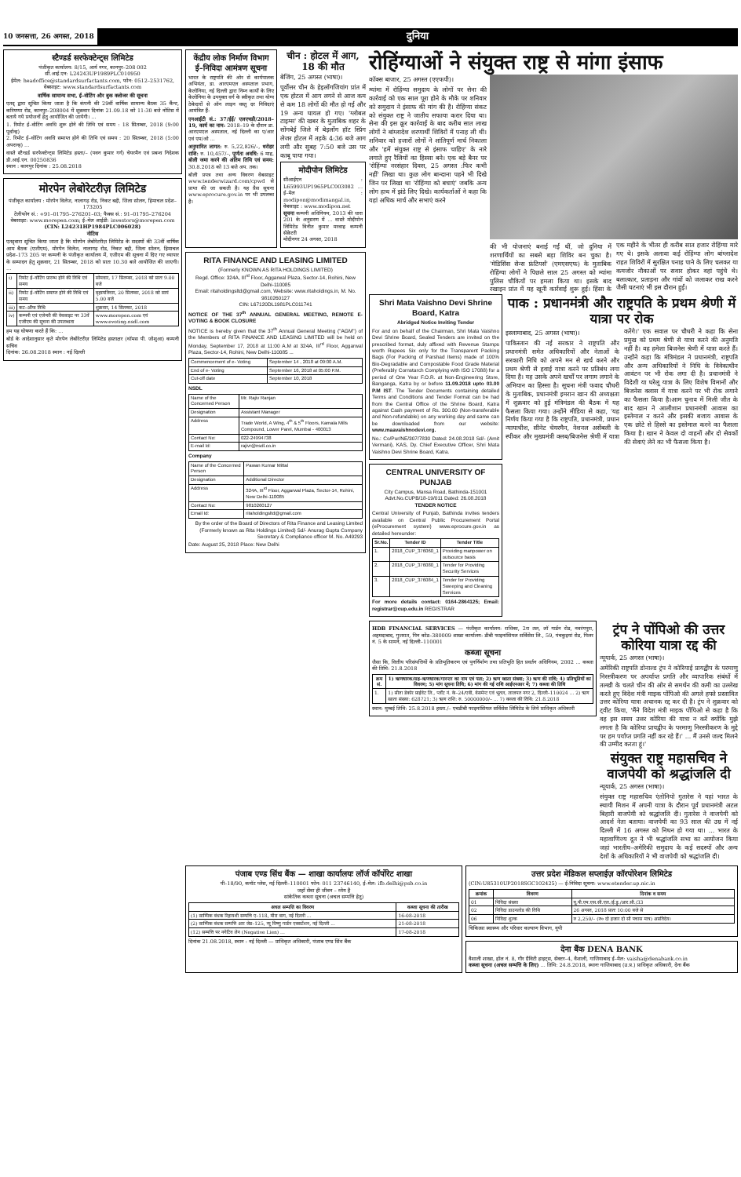10 जनसत्ता, 26 अगस्त, 2018
दुनिया
स्टैण्डर्ड सरफेक्टेन्ट्स लिमिटेड
पंजीकृत कार्यालय: 8/15, आर्य नगर, कानपुर–208 002
सी.आई.एन: L24243UP1989PLC010950
ईमेल: headoffice@standardsurfactants.com, फोन: 0512–2531762, वेबसाइट: www.standardsurfactants.com
वार्षिक सामान्य सभा, ई–वोटिंग और बुक क्लोजर की सूचना
एतद् द्वारा सूचित किया जाता है कि कंपनी की 29वीं वार्षिक सामान्य बैठक 35 कैंन्ट, करियप्पा रोड, कानपुर–208004 में शुक्रवार दिनांक 21.09.18 को 11:30 बजे नोटिस में बताये गये प्रयोजनों हेतु आयोजित की जायेगी। ...
1. रिमोट ई–वोटिंग अवधि शुरू होने की तिथि एवं समय : 18 सितम्बर, 2018 (9:00 पूर्वान्ह)
2. रिमोट ई–वोटिंग अवधि समाप्त होने की तिथि एवं समय : 20 सितम्बर, 2018 (5:00 अपरान्ह) ...
वास्ते स्टैन्डर्ड सरफेक्टेन्ट्स लिमिटेड हस्ता/– (पवन कुमार गर्ग) चेयरमैन एवं प्रबन्ध निदेशक डी.आई.एन. 00250836
स्थान : कानपुर दिनांक : 25.08.2018
मोरपेन लेबोरेटरीज़ लिमिटेड
पंजीकृत कार्यालय : मोरपेन विलेज, नालागढ़ रोड, निकट बद्दी, जिला सोलन, हिमाचल प्रदेश–173205
टेलीफोन सं.: +91–01795–276201–03; फैक्स सं.: 91–01795–276204
वेबसाइट: www.morepen.com; ई–मेल आईडी: investors@morepen.com
(CIN: L24231HP1984PLC006028)
नोटिस
एतद्द्वारा सूचित किया जाता है कि मोरपेन लेबोरेटरीज़ लिमिटेड के सदस्यों की 33वीं वार्षिक आम बैठक (एजीएम), मोरपेन विलेज, नालागढ़ रोड, निकट बद्दी, जिला सोलन, हिमाचल प्रदेश–173 205 पर कम्पनी के पंजीकृत कार्यालय में, एजीएम की सूचना में दिए गए व्यापार के सम्पादन हेतु शुक्रवार, 21 सितम्बर, 2018 को प्रातः 10.30 बजे आयोजित की जाएगी। ...
| i) | रिमोट ई–वोटिंग प्रारम्भ होने की तिथि एवं समय | सोमवार, 17 सितम्बर, 2018 को प्रातः 9.00 बजे |
| ii) | रिमोट ई–वोटिंग समाप्त होने की तिथि एवं समय | बृहस्पतिवार, 20 सितम्बर, 2018 को सायं 5.00 बजे |
| iii) | कट–ऑफ तिथि | शुक्रवार, 14 सितम्बर, 2018 |
| iv) | कम्पनी एवं एजेन्सी की वेबसाइट पर 33वें एजीएम की सूचना की उपलब्धता | www.morepen.com एवं www.evoting.nsdl.com |
हम यह घोषणा करते हैं कि: ...
बोर्ड के आदेशानुसार कृते मोरपेन लेबोरेटरीज़ लिमिटेड हस्ताक्षर (थॉमस पी. जोशुआ) कम्पनी सचिव
दिनांक: 26.08.2018 स्थान : नई दिल्ली
केंद्रीय लोक निर्माण विभाग
ई–निविदा आमंत्रण सूचना
भारत के राष्ट्रपति की ओर से कार्यपालक अभियंता, डा. आरएमएल अस्पताल प्रभाग, केलोनिया, नई दिल्ली द्वारा निम्न कार्यों के लिए केलोनिया के उपयुक्त वर्ग के स्वीकृत तथा योग्य ठेकेदारों से ऑन लाइन वस्तु दर निविदाएं आमंत्रित हैं:
एनआईटी सं.: 37/ईई/ एलएचडी/2018–19, कार्य का नाम: 2018–19 के दौरान डा. आरएमएल अस्पताल, नई दिल्ली का ए/आर एवं एम/ओ ...
अनुमानित लागत: रु. 5,22,826/–, धरोहर राशि: रु. 10,457/–, पूर्णता अवधि: 6 माह, बोली जमा करने की अंतिम तिथि एवं समय: 30.8.2018 को 13 बजे अप. तक।
बोली प्रपत्र तथा अन्य विवरण वेबसाइट www.tenderwizard.com/cpwd से प्राप्त की जा सकती है। यह प्रैस सूचना www.eprocure.gov.in पर भी उपलब्ध है।
चीन : होटल में आग, 18 की मौत
बेजिंग, 25 अगस्त (भाषा)।
पूर्वोत्तर चीन के हेइलोंगजियांग प्रांत में एक होटल में आग लगने से आज कम से कम 18 लोगों की मौत हो गई और 19 अन्य घायल हो गए। 'ग्लोबल टाइम्स' की खबर के मुताबिक शहर के सोंगबेई जिले में बेइलोंग हॉट स्प्रिंग लेजर होटल में तड़के 4:36 बजे आग लगी और सुबह 7:50 बजे उस पर काबू पाया गया।
मोदीपोन लिमिटेड
सीआईएन : L65993UP1965PLC003082 ... ई–मेल : modipon@modimangal.in, वेबसाइट : www.modipon.net
सूचना कम्पनी अधिनियम, 2013 की धारा 201 के अनुसरण में ... वास्ते मोदीपोन लिमिटेड विनीत कुमार मरवाह कम्पनी सेक्रेटरी
मोदीनगर 24 अगस्त, 2018
RITA FINANCE AND LEASING LIMITED
(Formerly KNOWN AS RITA HOLDINGS LIMITED)
Regd. Office: 324A, III<sup>rd</sup> Floor, Aggarwal Plaza, Sector-14, Rohini, New Delhi-110085
Email: ritaholdingsltd@gmail.com, Website: www.ritaholdings.in, M. No. 9810260127
CIN: L67120DL1981PLC011741
NOTICE OF THE 37<sup>th</sup> ANNUAL GENERAL MEETING, REMOTE E-VOTING & BOOK CLOSURE
NOTICE is hereby given that the 37<sup>th</sup> Annual General Meeting ("AGM") of the Members of RITA FINANCE AND LEASING LIMITED will be held on Monday, September 17, 2018 at 11:00 A.M at 324A, III<sup>rd</sup> Floor, Aggarwal Plaza, Sector-14, Rohini, New Delhi-110085 ...
| Commencement of e- Voting | September 14 , 2018 at 09:00 A.M. |
| End of e- Voting | September 16, 2018 at 05:00 P.M. |
| Cut-off date | September 10, 2018 |
NSDL
| Name of the Concerned Person | Mr. Rajiv Ranjan |
| Designation | Assistant Manager |
| Address | Trade World, A Wing, 4<sup>th</sup> & 5<sup>th</sup> Floors, Kamala Mills Compound, Lower Parel, Mumbai - 400013 |
| Contact No: | 022-24994738 |
| E-mail Id: | rajivr@nsdl.co.in |
Company
| Name of the Concerned Person | Pawan Kumar Mittal |
| Designation | Additional Director |
| Address | 324A, III<sup>rd</sup> Floor, Aggarwal Plaza, Sector-14, Rohini, New Delhi-110085 |
| Contact No: | 9810260127 |
| Email Id: | ritaholdingsltd@gmail.com |
By the order of the Board of Directors of Rita Finance and Leasing Limited (Formerly known as Rita Holdings Limited) Sd/- Anurag Gupta Company Secretary & Compliance officer M. No. A49293
Date: August 25, 2018 Place: New Delhi
रोहिंग्याओं ने संयुक्त राष्ट्र से मांगा इंसाफ
कॉक्स बाजार, 25 अगस्त (एएफपी)।
म्यांमा में रोहिंग्या समुदाय के लोगों पर सेना की कार्रवाई को एक साल पूरा होने के मौके पर शनिवार को समुदाय ने इंसाफ की मांग की है। रोहिंग्या संकट को संयुक्त राष्ट्र ने जातीय सफाया करार दिया था। सेना की इस क्रूर कार्रवाई के बाद करीब सात लाख लोगों ने बांग्लादेश शरणार्थी शिविरों में पनाह ली थी। शनिवार को हजारों लोगों ने शांतिपूर्ण मार्च निकाला और 'हमें संयुक्त राष्ट्र से इंसाफ चाहिए' के नारे लगाते हुए रैलियों का हिस्सा बने। एक बड़े बैनर पर 'रोहिंग्या नरसंहार दिवस, 25 अगस्त :फिर कभी नहीं' लिखा था। कुछ लोग बान्दाना पहने भी दिखे जिन पर लिखा था 'रोहिंग्या को बचाएं' जबकि अन्य लोग हाथ में झंडे लिए दिखे। कार्यकर्ताओं ने कहा कि यहां अधिक मार्च और सभाएं करने
की भी योजनाएं बनाई गईं थीं, जो दुनिया में शरणार्थियों का सबसे बड़ा शिविर बन चुका है। 'मेडिसिंस सेन्स फ्रंटियर्स' (एमएसएफ) के मुताबिक रोहिंग्या लोगों ने पिछले साल 25 अगस्त को म्यांमा पुलिस चौकियों पर हमला किया था। इसके बाद रखाइन प्रांत में यह खूनी कार्रवाई शुरू हुई। हिंसा के एक महीने के भीतर ही करीब सात हजार रोहिंग्या मारे गए थे। इसके अलावा कई रोहिंग्या लोग बांग्लादेश राहत शिविरों में सुरक्षित पनाह पाने के लिए चलकर या कमजोर नौकाओं पर सवार होकर वहां पहुंचे थे। बलात्कार, प्रताड़ना और गांवों को जलाकर राख करने जैसी घटनाएं भी इस दौरान हुईं।
Shri Mata Vaishno Devi Shrine Board, Katra
Abridged Notice Inviting Tender
For and on behalf of the Chairman, Shri Mata Vaishno Devi Shrine Board, Sealed Tenders are invited on the prescribed format, duly affixed with Revenue Stamps worth Rupees Six only for the Transparent Packing Bags (For Packing of Parshad Items) made of 100% Bio-Degradable and Compostable Food Grade Material (Preferably Cornstarch Complying with ISO 17088) for a period of One Year F.O.R. at Non-Engineering Store, Banganga, Katra by or before 11.09.2018 upto 03.00 P.M IST. The Tender Documents containing detailed Terms and Conditions and Tender Format can be had from the Central Office of the Shrine Board, Katra against Cash payment of Rs. 300.00 (Non-transferable and Non-refundable) on any working day and same can be downloaded from our website: www.maavaishnodevi.org.
No.: Co/Pur/NE/307/7830 Dated: 24.08.2018 Sd/- (Amit Vermani), KAS, Dy. Chief Executive Officer, Shri Mata Vaishno Devi Shrine Board, Katra.
CENTRAL UNIVERSITY OF PUNJAB
City Campus, Mansa Road, Bathinda-151001
Advt.No.CUPB/18-19/011 Dated: 26.08.2018
TENDER NOTICE
Central University of Punjab, Bathinda invites tenders available on Central Public Procurement Portal (eProcurement system) www.eprocure.gov.in as detailed hereunder:
| Sr.No. | Tender ID | Tender Title |
| --- | --- | --- |
| 1. | 2018_CUP_376060_1 | Providing manpower on outsource basis |
| 2. | 2018_CUP_376080_1 | Tender for Providing Security Services |
| 3. | 2018_CUP_376084_1 | Tender for Providing Sweeping and Cleaning Services |
For more details contact: 0164-2864125; Email: registrar@cup.edu.in REGISTRAR
पाक : प्रधानमंत्री और राष्ट्रपति के प्रथम श्रेणी में यात्रा पर रोक
इस्लामाबाद, 25 अगस्त (भाषा)।
पाकिस्तान की नई सरकार ने राष्ट्रपति और प्रधानमंत्री समेत अधिकारियों और नेताओं के सरकारी निधि को अपने मन से खर्च करने और प्रथम श्रेणी से हवाई यात्रा करने पर प्रतिबंध लगा दिया है। यह उसके अपने खर्चों पर लगाम लगाने के अभियान का हिस्सा है। सूचना मंत्री फवाद चौधरी के मुताबिक, प्रधानमंत्री इमरान खान की अध्यक्षता में शुक्रवार को हुई मंत्रिमंडल की बैठक में यह फैसला किया गया। उन्होंने मीडिया से कहा, 'यह निर्णय किया गया है कि राष्ट्रपति, प्रधानमंत्री, प्रधान न्यायाधीश, सीनेट चेयरमैन, नेशनल असेंबली के स्पीकर और मुख्यमंत्री क्लब/बिजनेस श्रेणी में यात्रा करेंगे।' एक सवाल पर चौधरी ने कहा कि सेना प्रमुख को प्रथम श्रेणी से यात्रा करने की अनुमति नहीं है। वह हमेशा बिजनेस श्रेणी में यात्रा करते हैं। उन्होंने कहा कि मंत्रिमंडल ने प्रधानमंत्री, राष्ट्रपति और अन्य अधिकारियों ने निधि के विवेकाधीन आवंटन पर भी रोक लगा दी है। प्रधानमंत्री ने विदेशी या घरेलू यात्रा के लिए विशेष विमानों और बिजनेस क्लास में यात्रा करने पर भी रोक लगाने का फैसला किया है।आम चुनाव में मिली जीत के बाद खान ने आलीशान प्रधानमंत्री आवास का इस्तेमाल न करने और इसकी बजाय आवास के एक छोटे से हिस्से का इस्तेमाल करने का फैसला किया है। खान ने केवल दो वाहनों और दो सेवकों की सेवाएं लेने का भी फैसला किया है।
HDB FINANCIAL SERVICES — पंजीकृत कार्यालय: राधिका, 2रा तल, लॉ गार्डन रोड, नवरंगपुरा, अहमदाबाद, गुजरात, पिन कोड–380009 शाखा कार्यालय: डीबी फाइनांसियल सर्विसेस लि., 59, पंचकुइयां रोड, पिलर नं. 5 के सामने, नई दिल्ली–110001
कब्जा सूचना
जैसा कि, वित्तीय परिसंपत्तियों के प्रतिभूतिकरण एवं पुनर्निर्माण तथा प्रतिभूति हित प्रवर्तन अधिनियम, 2002 ... कब्जा की तिथि: 21.8.2018
| क्रम सं. | 1) ऋणधारक/सह–ऋणधारक/गारन्टर का नाम एवं पता; 2) ऋण खाता संख्या; 3) ऋण की राशि; 4) प्रतिभूतियों का विवरण; 5) मांग सूचना तिथि; 6) मांग की गई राशि आईएनआर में; 7) कब्जा की तिथि |
| --- | --- |
| 1. | 1) सीता डेकोर प्राईवेट लि., प्लॉट नं. के–24/एबी, बेसमेन्ट एवं भूतल, लाजपत नगर 2, दिल्ली–110024 ... 2) ऋण खाता संख्या: 628721; 3) ऋण राशि: रु. 50000000/– ... 7) कब्जा की तिथि: 21.8.2018 |
स्थान: मुम्बई तिथि: 25.8.2018 हस्ता./– एचडीबी फाइनांसियल सर्विसेस लिमिटेड के लिये प्राधिकृत अधिकारी
ट्रंप ने पोंपिओ की उत्तर कोरिया यात्रा रद्द की
न्यूयार्क, 25 अगस्त (भाषा)।
अमेरिकी राष्ट्रपति डोनाल्ड ट्रंप ने कोरियाई प्रायद्वीप के परमाणु निरस्त्रीकरण पर अपर्याप्त प्रगति और व्यापारिक संबंधों में तल्खी के चलते चीन की ओर से समर्थन की कमी का उल्लेख करते हुए विदेश मंत्री माइक पोंपिओ की अगले हफ्ते प्रस्तावित उत्तर कोरिया यात्रा अचानक रद्द कर दी है। ट्रंप ने शुक्रवार को ट्वीट किया, 'मैंने विदेश मंत्री माइक पोंपिओ से कहा है कि वह इस समय उत्तर कोरिया की यात्रा न करें क्योंकि मुझे लगता है कि कोरिया प्रायद्वीप के परमाणु निरस्त्रीकरण के मुद्दे पर हम पर्याप्त प्रगति नहीं कर रहे हैं।' ... मैं उनसे जल्द मिलने की उम्मीद करता हूं।'
संयुक्त राष्ट्र महासचिव ने वाजपेयी को श्रद्धांजलि दी
न्यूयार्क, 25 अगस्त (भाषा)।
संयुक्त राष्ट्र महासचिव एंतोनियो गुतारेस ने यहां भारत के स्थायी मिशन में अपनी यात्रा के दौरान पूर्व प्रधानमंत्री अटल बिहारी वाजपेयी को श्रद्धांजलि दी। गुतारेस ने वाजपेयी को आदर्श नेता बताया। वाजपेयी का 93 साल की उम्र में नई दिल्ली में 16 अगस्त को निधन हो गया था। ... भारत के महावाणिज्य दूत ने भी श्रद्धांजलि सभा का आयोजन किया जहां भारतीय–अमेरिकी समुदाय के कई सदस्यों और अन्य देशों के अधिकारियों ने भी वाजपेयी को श्रद्धांजलि दी।
पंजाब एण्ड सिंध बैंक — शाखा कार्यालयः लॉर्ज कॉर्पोरेट शाखा
पी–18/90, कनॉट प्लेस, नई दिल्ली–110001 फोन: 011 23746140, ई–मेल: ifb.delhi@psb.co.in
जहाँ सेवा ही जीवन – ध्येय है
सांकेतिक कब्जा सूचना (अचल सम्पत्ति हेतु)
| अचल सम्पत्ति का विवरण | कब्जा सूचना की तारीख |
| --- | --- |
| (1) साम्यिक बंधक रिहायशी सम्पत्ति ए–118, मीरा बाग, नई दिल्ली ... | 16-08-2018 |
| (2) साम्यिक बंधक सम्पत्ति आर जेड–125, न्यू विष्णु गार्डन एक्सटेंशन, नई दिल्ली ... | 21-08-2018 |
| (12) सम्पत्ति पर नगेटिव लेन (Negative Lien) ... | 17-08-2018 |
दिनांक 21.08.2018, स्थान : नई दिल्ली — प्राधिकृत अधिकारी, पंजाब एण्ड सिंध बैंक
उत्तर प्रदेश मेडिकल सप्लाईज़ कॉरपोरेशन लिमिटेड
(CIN:U85310UP2018SGC102425) — ई-निविदा सूचना: www.etender.up.nic.in
| क्रमांक | विवरण | दिनांक व समय |
| --- | --- | --- |
| 01 | निविदा संख्या | यू.पी.एम.एस.सी.एल./ई.ड्र्./आर.सी./33 |
| 02 | निविदा डाउनलोड की तिथि | 26 अगस्त, 2018 प्रातः 10:00 बजे से |
| 06 | निविदा शुल्क | रु 2,250/– (रु० दो हजार दो सौ पचास मात्र) अप्रतिदेय। |
चिकित्सा स्वास्थ्य और परिवार कल्याण विभाग, यूपी
देना बैंक DENA BANK
वैशाली शाखा, हॉल नं. 8, गौर ग्रैविटी हाइट्स, सेक्टर–4, वैशाली, गाजियाबाद ई–मेल: vaisha@denabank.co.in
कब्जा सूचना (अचल सम्पत्ति के लिए) ... तिथि: 24.8.2018, स्थानः गाजियाबाद (उ.प्र.) प्राधिकृत अधिकारी, देना बैंक